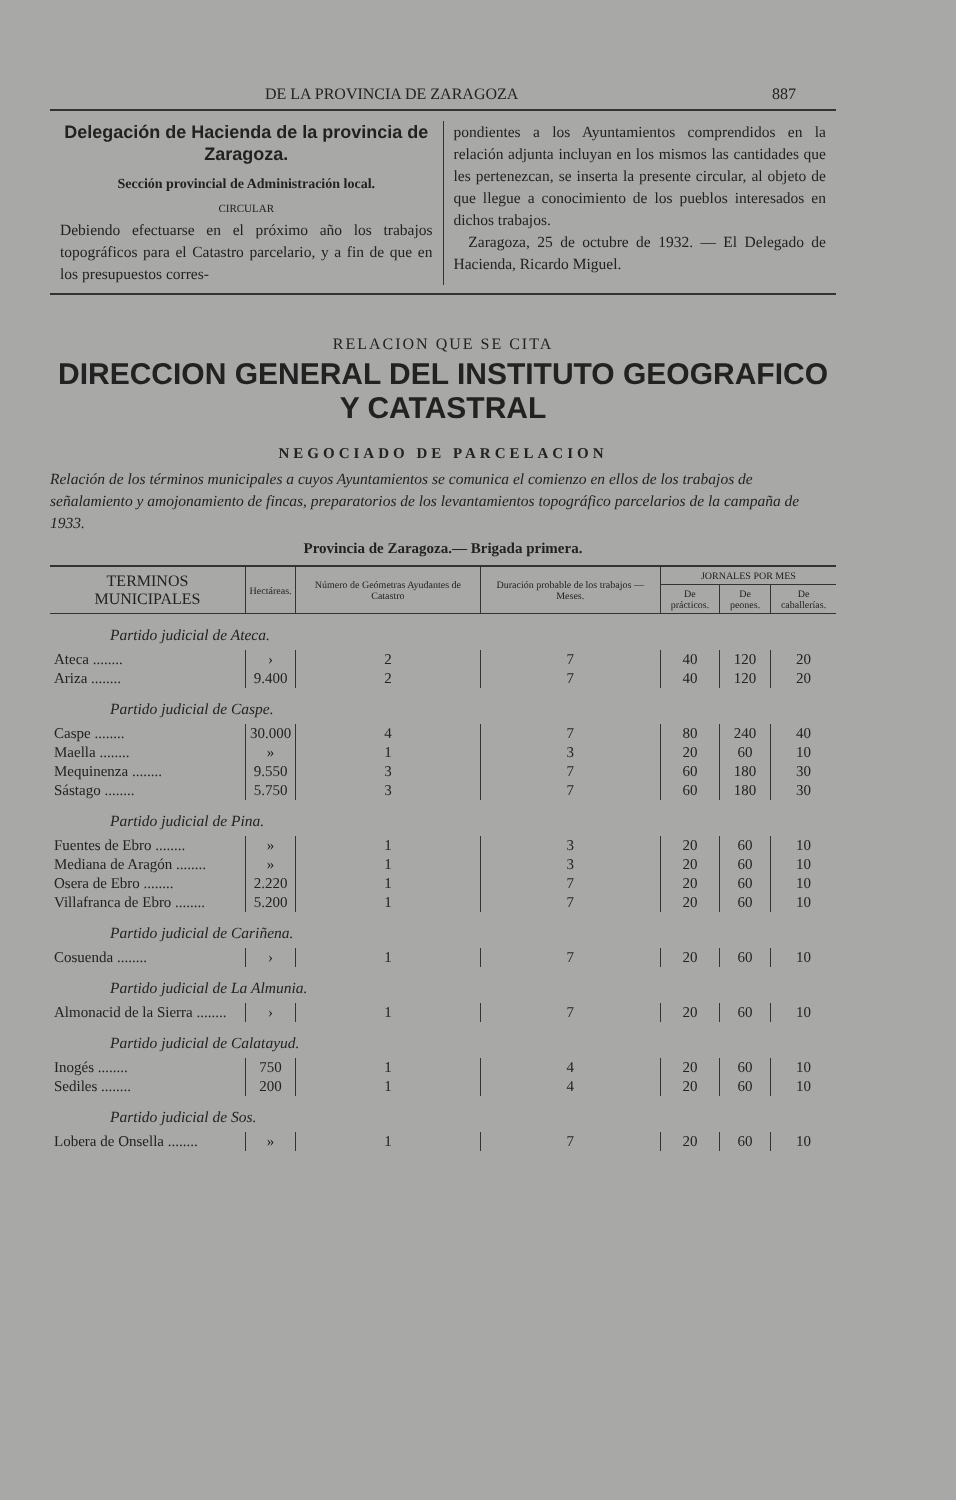DE LA PROVINCIA DE ZARAGOZA 887
Delegación de Hacienda de la provincia de Zaragoza.
Sección provincial de Administración local.
CIRCULAR
Debiendo efectuarse en el próximo año los trabajos topográficos para el Catastro parcelario, y a fin de que en los presupuestos corres-
pondientes a los Ayuntamientos comprendidos en la relación adjunta incluyan en los mismos las cantidades que les pertenezcan, se inserta la presente circular, al objeto de que llegue a conocimiento de los pueblos interesados en dichos trabajos.
Zaragoza, 25 de octubre de 1932. — El Delegado de Hacienda, Ricardo Miguel.
RELACION QUE SE CITA
DIRECCION GENERAL DEL INSTITUTO GEOGRAFICO Y CATASTRAL
NEGOCIADO DE PARCELACION
Relación de los términos municipales a cuyos Ayuntamientos se comunica el comienzo en ellos de los trabajos de señalamiento y amojonamiento de fincas, preparatorios de los levantamientos topográfico parcelarios de la campaña de 1933.
Provincia de Zaragoza.— Brigada primera.
| TERMINOS MUNICIPALES | Hectáreas. | Número de Geómetras Ayudantes de Catastro | Duración probable de los trabajos — Meses. | JORNALES POR MES | | |
| --- | --- | --- | --- | --- | --- | --- |
| | | | | De prácticos. | De peones. | De caballerías. |
| Partido judicial de Ateca. | | | | | | |
| Ateca ........ | › | 2 | 7 | 40 | 120 | 20 |
| Ariza ........ | 9.400 | 2 | 7 | 40 | 120 | 20 |
| Partido judicial de Caspe. | | | | | | |
| Caspe ........ | 30.000 | 4 | 7 | 80 | 240 | 40 |
| Maella ........ | » | 1 | 3 | 20 | 60 | 10 |
| Mequinenza ........ | 9.550 | 3 | 7 | 60 | 180 | 30 |
| Sástago ........ | 5.750 | 3 | 7 | 60 | 180 | 30 |
| Partido judicial de Pina. | | | | | | |
| Fuentes de Ebro ........ | » | 1 | 3 | 20 | 60 | 10 |
| Mediana de Aragón ........ | » | 1 | 3 | 20 | 60 | 10 |
| Osera de Ebro ........ | 2.220 | 1 | 7 | 20 | 60 | 10 |
| Villafranca de Ebro ........ | 5.200 | 1 | 7 | 20 | 60 | 10 |
| Partido judicial de Cariñena. | | | | | | |
| Cosuenda ........ | › | 1 | 7 | 20 | 60 | 10 |
| Partido judicial de La Almunia. | | | | | | |
| Almonacid de la Sierra ........ | › | 1 | 7 | 20 | 60 | 10 |
| Partido judicial de Calatayud. | | | | | | |
| Inogés ........ | 750 | 1 | 4 | 20 | 60 | 10 |
| Sediles ........ | 200 | 1 | 4 | 20 | 60 | 10 |
| Partido judicial de Sos. | | | | | | |
| Lobera de Onsella ........ | » | 1 | 7 | 20 | 60 | 10 |